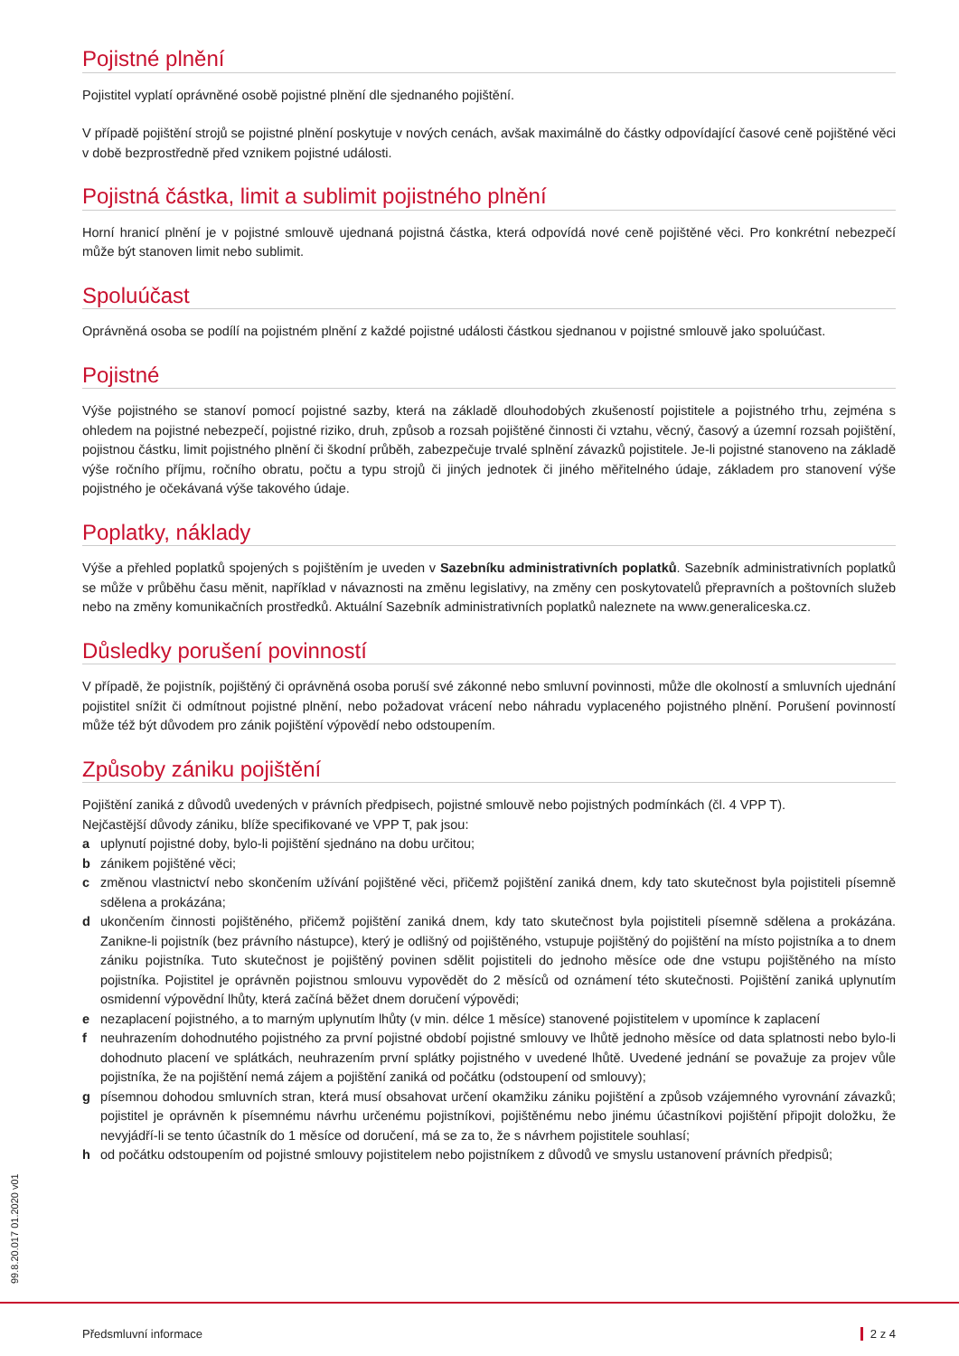Pojistné plnění
Pojistitel vyplatí oprávněné osobě pojistné plnění dle sjednaného pojištění.
V případě pojištění strojů se pojistné plnění poskytuje v nových cenách, avšak maximálně do částky odpovídající časové ceně pojištěné věci v době bezprostředně před vznikem pojistné události.
Pojistná částka, limit a sublimit pojistného plnění
Horní hranicí plnění je v pojistné smlouvě ujednaná pojistná částka, která odpovídá nové ceně pojištěné věci. Pro konkrétní nebezpečí může být stanoven limit nebo sublimit.
Spoluúčast
Oprávněná osoba se podílí na pojistném plnění z každé pojistné události částkou sjednanou v pojistné smlouvě jako spoluúčast.
Pojistné
Výše pojistného se stanoví pomocí pojistné sazby, která na základě dlouhodobých zkušeností pojistitele a pojistného trhu, zejména s ohledem na pojistné nebezpečí, pojistné riziko, druh, způsob a rozsah pojištěné činnosti či vztahu, věcný, časový a územní rozsah pojištění, pojistnou částku, limit pojistného plnění či škodní průběh, zabezpečuje trvalé splnění závazků pojistitele. Je-li pojistné stanoveno na základě výše ročního příjmu, ročního obratu, počtu a typu strojů či jiných jednotek či jiného měřitelného údaje, základem pro stanovení výše pojistného je očekávaná výše takového údaje.
Poplatky, náklady
Výše a přehled poplatků spojených s pojištěním je uveden v Sazebníku administrativních poplatků. Sazebník administrativních poplatků se může v průběhu času měnit, například v návaznosti na změnu legislativy, na změny cen poskytovatelů přepravních a poštovních služeb nebo na změny komunikačních prostředků. Aktuální Sazebník administrativních poplatků naleznete na www.generaliceska.cz.
Důsledky porušení povinností
V případě, že pojistník, pojištěný či oprávněná osoba poruší své zákonné nebo smluvní povinnosti, může dle okolností a smluvních ujednání pojistitel snížit či odmítnout pojistné plnění, nebo požadovat vrácení nebo náhradu vyplaceného pojistného plnění. Porušení povinností může též být důvodem pro zánik pojištění výpovědí nebo odstoupením.
Způsoby zániku pojištění
Pojištění zaniká z důvodů uvedených v právních předpisech, pojistné smlouvě nebo pojistných podmínkách (čl. 4 VPP T).
Nejčastější důvody zániku, blíže specifikované ve VPP T, pak jsou:
a uplynutí pojistné doby, bylo-li pojištění sjednáno na dobu určitou;
b zánikem pojištěné věci;
c změnou vlastnictví nebo skončením užívání pojištěné věci, přičemž pojištění zaniká dnem, kdy tato skutečnost byla pojistiteli písemně sdělena a prokázána;
d ukončením činnosti pojištěného, přičemž pojištění zaniká dnem, kdy tato skutečnost byla pojistiteli písemně sdělena a prokázána. Zanikne-li pojistník (bez právního nástupce), který je odlišný od pojištěného, vstupuje pojištěný do pojištění na místo pojistníka a to dnem zániku pojistníka. Tuto skutečnost je pojištěný povinen sdělit pojistiteli do jednoho měsíce ode dne vstupu pojištěného na místo pojistníka. Pojistitel je oprávněn pojistnou smlouvu vypovědět do 2 měsíců od oznámení této skutečnosti. Pojištění zaniká uplynutím osmidenní výpovědní lhůty, která začíná běžet dnem doručení výpovědi;
e nezaplacení pojistného, a to marným uplynutím lhůty (v min. délce 1 měsíce) stanovené pojistitelem v upomínce k zaplacení
f neuhrazením dohodnutého pojistného za první pojistné období pojistné smlouvy ve lhůtě jednoho měsíce od data splatnosti nebo bylo-li dohodnuto placení ve splátkách, neuhrazením první splátky pojistného v uvedené lhůtě. Uvedené jednání se považuje za projev vůle pojistníka, že na pojištění nemá zájem a pojištění zaniká od počátku (odstoupení od smlouvy);
g písemnou dohodou smluvních stran, která musí obsahovat určení okamžiku zániku pojištění a způsob vzájemného vyrovnání závazků; pojistitel je oprávněn k písemnému návrhu určenému pojistníkovi, pojištěnému nebo jinému účastníkovi pojištění připojit doložku, že nevyjádří-li se tento účastník do 1 měsíce od doručení, má se za to, že s návrhem pojistitele souhlasí;
h od počátku odstoupením od pojistné smlouvy pojistitelem nebo pojistníkem z důvodů ve smyslu ustanovení právních předpisů;
99.8.20.017 01.2020 v01
Předsmluvní informace 2 z 4